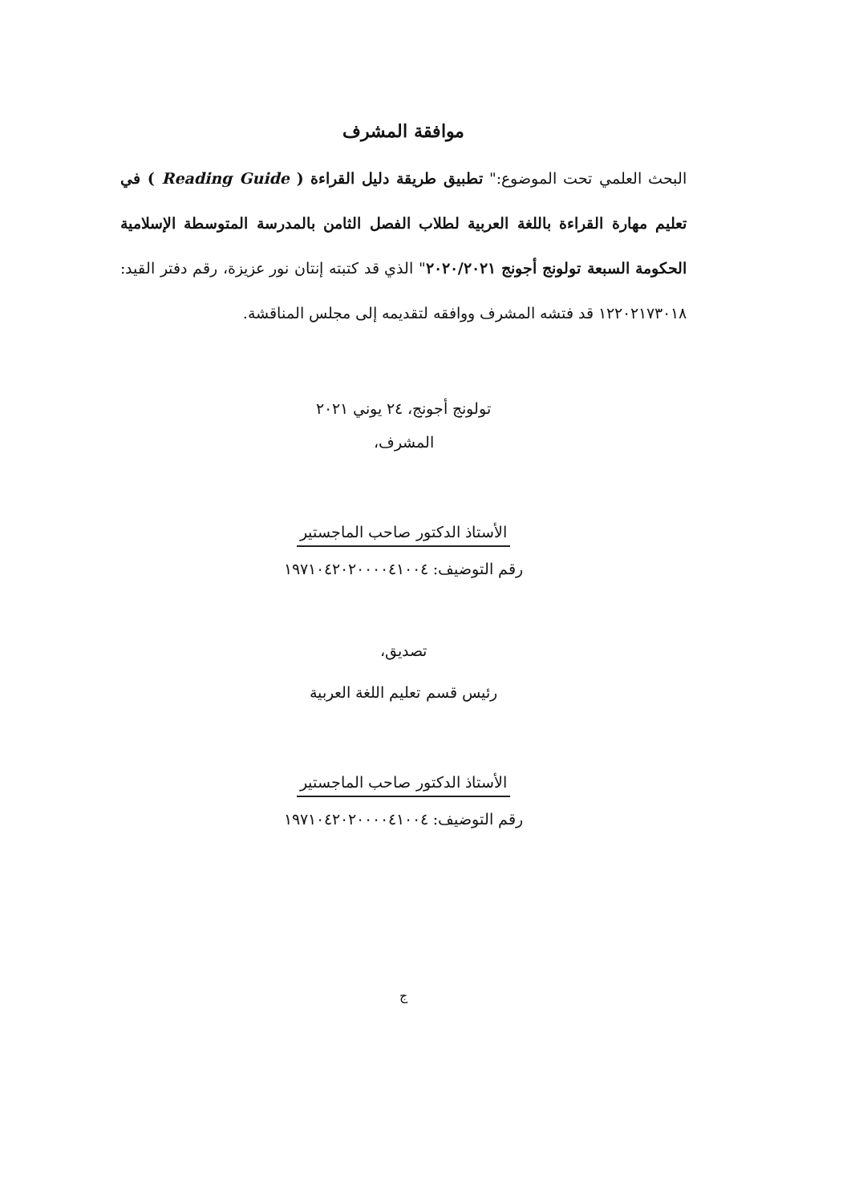موافقة المشرف
البحث العلمي تحت الموضوع:" تطبيق طريقة دليل القراءة ( Reading Guide ) في تعليم مهارة القراءة باللغة العربية لطلاب الفصل الثامن بالمدرسة المتوسطة الإسلامية الحكومة السبعة تولونج أجونج ٢٠٢٠/٢٠٢١" الذي قد كتبته إنتان نور عزيزة، رقم دفتر القيد: ١٢٢٠٢١٧٣٠١٨ قد فتشه المشرف ووافقه لتقديمه إلى مجلس المناقشة.
تولونج أجونج، ٢٤ يوني ٢٠٢١
المشرف،
الأستاذ الدكتور صاحب الماجستير
رقم التوضيف: ١٩٧١٠٤٢٠٢٠٠٠٠٤١٠٠٤
تصديق،
رئيس قسم تعليم اللغة العربية
الأستاذ الدكتور صاحب الماجستير
رقم التوضيف: ١٩٧١٠٤٢٠٢٠٠٠٠٤١٠٠٤
ج